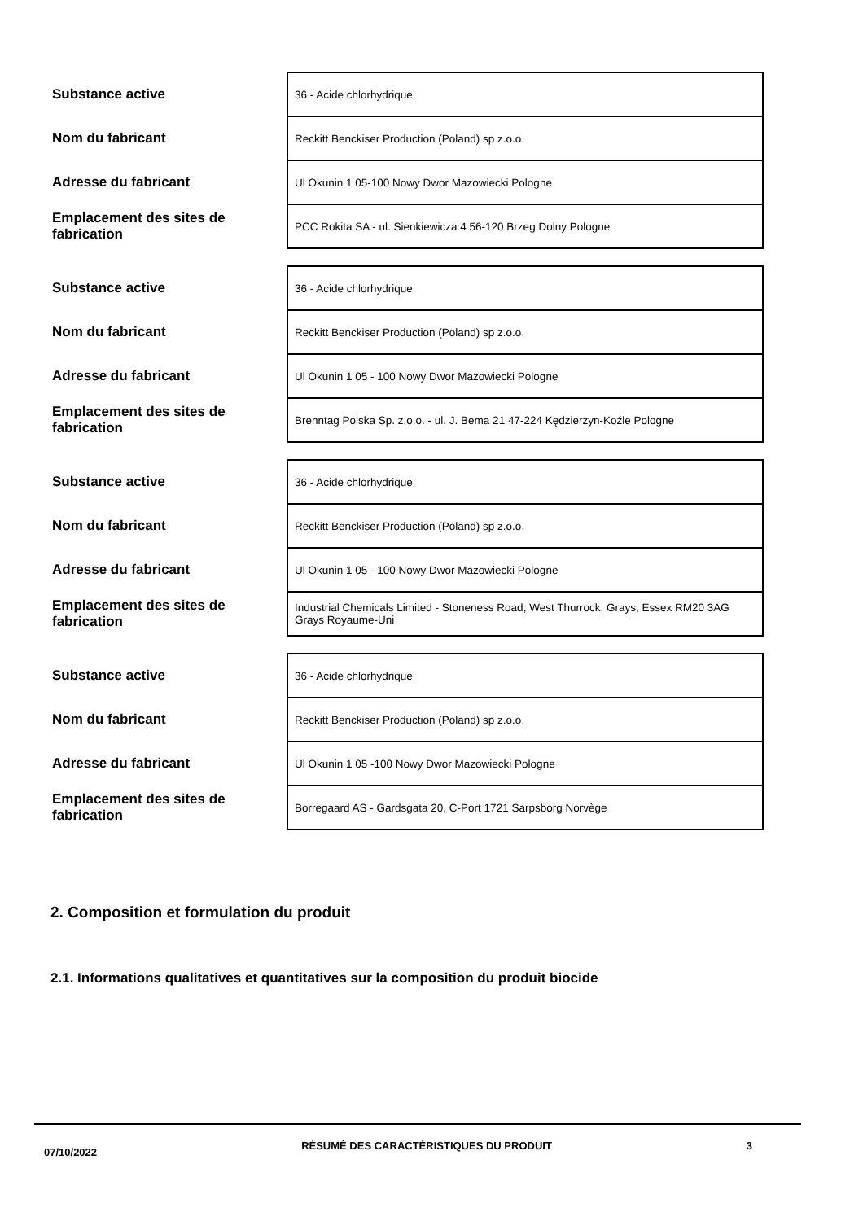| Substance active | 36 - Acide chlorhydrique |
| Nom du fabricant | Reckitt Benckiser Production (Poland) sp z.o.o. |
| Adresse du fabricant | Ul Okunin 1 05-100 Nowy Dwor Mazowiecki Pologne |
| Emplacement des sites de fabrication | PCC Rokita SA - ul. Sienkiewicza 4 56-120 Brzeg Dolny Pologne |
| Substance active | 36 - Acide chlorhydrique |
| Nom du fabricant | Reckitt Benckiser Production (Poland) sp z.o.o. |
| Adresse du fabricant | Ul Okunin 1 05 - 100 Nowy Dwor Mazowiecki Pologne |
| Emplacement des sites de fabrication | Brenntag Polska Sp. z.o.o. - ul. J. Bema 21 47-224 Kędzierzyn-Koźle Pologne |
| Substance active | 36 - Acide chlorhydrique |
| Nom du fabricant | Reckitt Benckiser Production (Poland) sp z.o.o. |
| Adresse du fabricant | Ul Okunin 1 05 - 100 Nowy Dwor Mazowiecki Pologne |
| Emplacement des sites de fabrication | Industrial Chemicals Limited - Stoneness Road, West Thurrock, Grays, Essex RM20 3AG Grays Royaume-Uni |
| Substance active | 36 - Acide chlorhydrique |
| Nom du fabricant | Reckitt Benckiser Production (Poland) sp z.o.o. |
| Adresse du fabricant | Ul Okunin 1 05 -100 Nowy Dwor Mazowiecki Pologne |
| Emplacement des sites de fabrication | Borregaard AS - Gardsgata 20, C-Port 1721 Sarpsborg Norvège |
2. Composition et formulation du produit
2.1. Informations qualitatives et quantitatives sur la composition du produit biocide
07/10/2022
RÉSUMÉ DES CARACTÉRISTIQUES DU PRODUIT 3